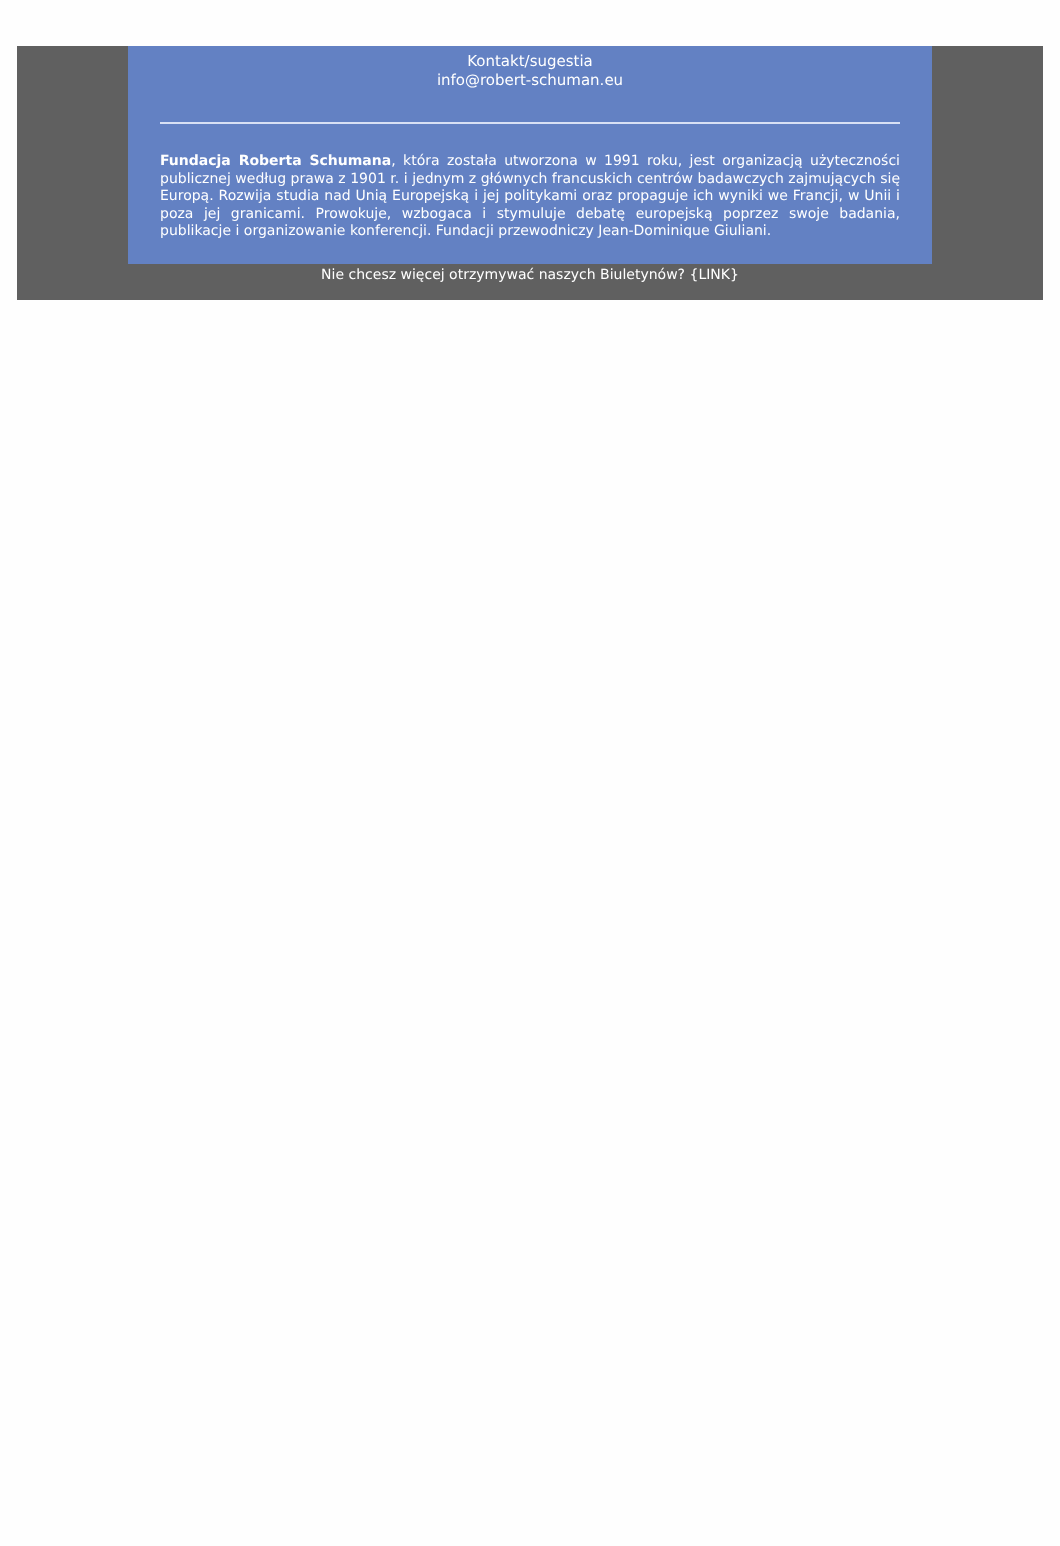Kontakt/sugestia
info@robert-schuman.eu
Fundacja Roberta Schumana, która została utworzona w 1991 roku, jest organizacją użyteczności publicznej według prawa z 1901 r. i jednym z głównych francuskich centrów badawczych zajmujących się Europą. Rozwija studia nad Unią Europejską i jej politykami oraz propaguje ich wyniki we Francji, w Unii i poza jej granicami. Prowokuje, wzbogaca i stymuluje debatę europejską poprzez swoje badania, publikacje i organizowanie konferencji. Fundacji przewodniczy Jean-Dominique Giuliani.
Nie chcesz więcej otrzymywać naszych Biuletynów? {LINK}